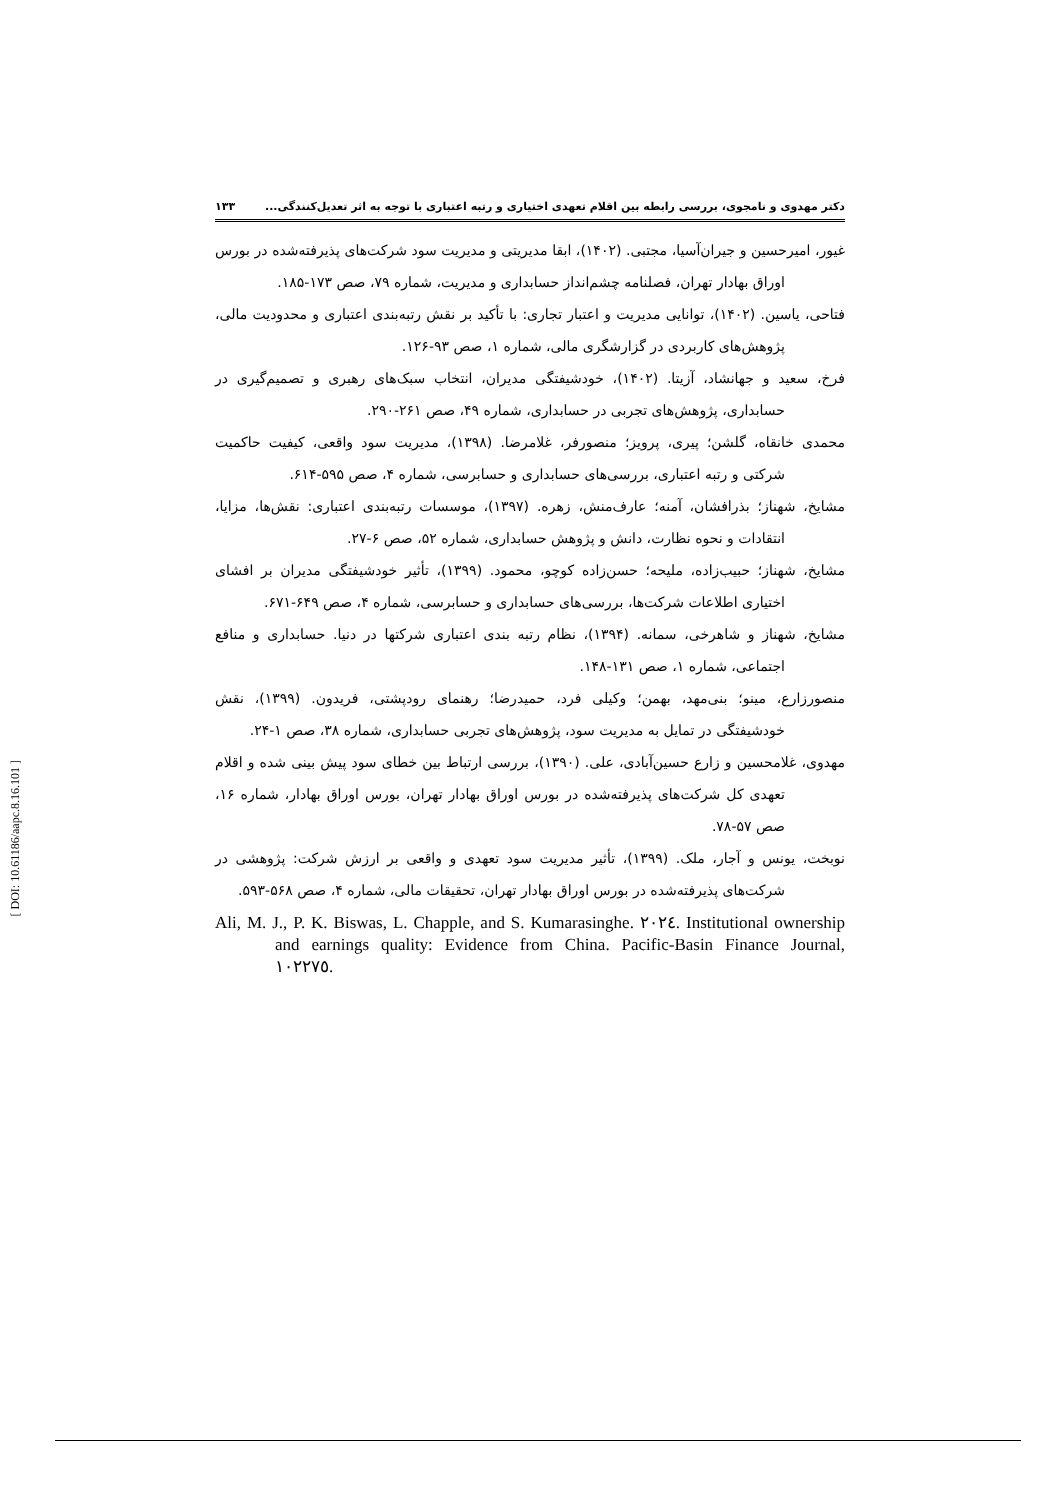دکتر مهدوی و نامجوی، بررسی رابطه بین اقلام تعهدی اختیاری و رتبه اعتباری با توجه به اثر تعدیل‌کنندگی... ۱۳۳
غیور، امیرحسین و جیران‌آسیا، مجتبی. (۱۴۰۲)، ابقا مدیریتی و مدیریت سود شرکت‌های پذیرفته‌شده در بورس اوراق بهادار تهران، فصلنامه چشم‌انداز حسابداری و مدیریت، شماره ۷۹، صص ۱۷۳-۱۸۵.
فتاحی، یاسین. (۱۴۰۲)، توانایی مدیریت و اعتبار تجاری: با تأکید بر نقش رتبه‌بندی اعتباری و محدودیت مالی، پژوهش‌های کاربردی در گزارشگری مالی، شماره ۱، صص ۹۳-۱۲۶.
فرخ، سعید و جهانشاد، آزیتا. (۱۴۰۲)، خودشیفتگی مدیران، انتخاب سبک‌های رهبری و تصمیم‌گیری در حسابداری، پژوهش‌های تجربی در حسابداری، شماره ۴۹، صص ۲۶۱-۲۹۰.
محمدی خانقاه، گلشن؛ پیری، پرویز؛ منصورفر، غلامرضا. (۱۳۹۸)، مدیریت سود واقعی، کیفیت حاکمیت شرکتی و رتبه اعتباری، بررسی‌های حسابداری و حسابرسی، شماره ۴، صص ۵۹۵-۶۱۴.
مشایخ، شهناز؛ بذرافشان، آمنه؛ عارف‌منش، زهره. (۱۳۹۷)، موسسات رتبه‌بندی اعتباری: نقش‌ها، مزایا، انتقادات و نحوه نظارت، دانش و پژوهش حسابداری، شماره ۵۲، صص ۶-۲۷.
مشایخ، شهناز؛ حبیب‌زاده، ملیحه؛ حسن‌زاده کوچو، محمود. (۱۳۹۹)، تأثیر خودشیفتگی مدیران بر افشای اختیاری اطلاعات شرکت‌ها، بررسی‌های حسابداری و حسابرسی، شماره ۴، صص ۶۴۹-۶۷۱.
مشایخ، شهناز و شاهرخی، سمانه. (۱۳۹۴)، نظام رتبه بندی اعتباری شرکتها در دنیا. حسابداری و منافع اجتماعی، شماره ۱، صص ۱۳۱-۱۴۸.
منصورزارع، مینو؛ بنی‌مهد، بهمن؛ وکیلی فرد، حمیدرضا؛ رهنمای رودپشتی، فریدون. (۱۳۹۹)، نقش خودشیفتگی در تمایل به مدیریت سود، پژوهش‌های تجربی حسابداری، شماره ۳۸، صص ۱-۲۴.
مهدوی، غلامحسین و زارع حسین‌آبادی، علی. (۱۳۹۰)، بررسی ارتباط بین خطای سود پیش بینی شده و اقلام تعهدی کل شرکت‌های پذیرفته‌شده در بورس اوراق بهادار تهران، بورس اوراق بهادار، شماره ۱۶، صص ۵۷-۷۸.
نوبخت، یونس و آجار، ملک. (۱۳۹۹)، تأثیر مدیریت سود تعهدی و واقعی بر ارزش شرکت: پژوهشی در شرکت‌های پذیرفته‌شده در بورس اوراق بهادار تهران، تحقیقات مالی، شماره ۴، صص ۵۶۸-۵۹۳.
Ali, M. J., P. K. Biswas, L. Chapple, and S. Kumarasinghe. ٢٠٢٤. Institutional ownership and earnings quality: Evidence from China. Pacific-Basin Finance Journal, ١٠٢٢٧٥.
[ DOI: 10.61186/aapc.8.16.101 ]